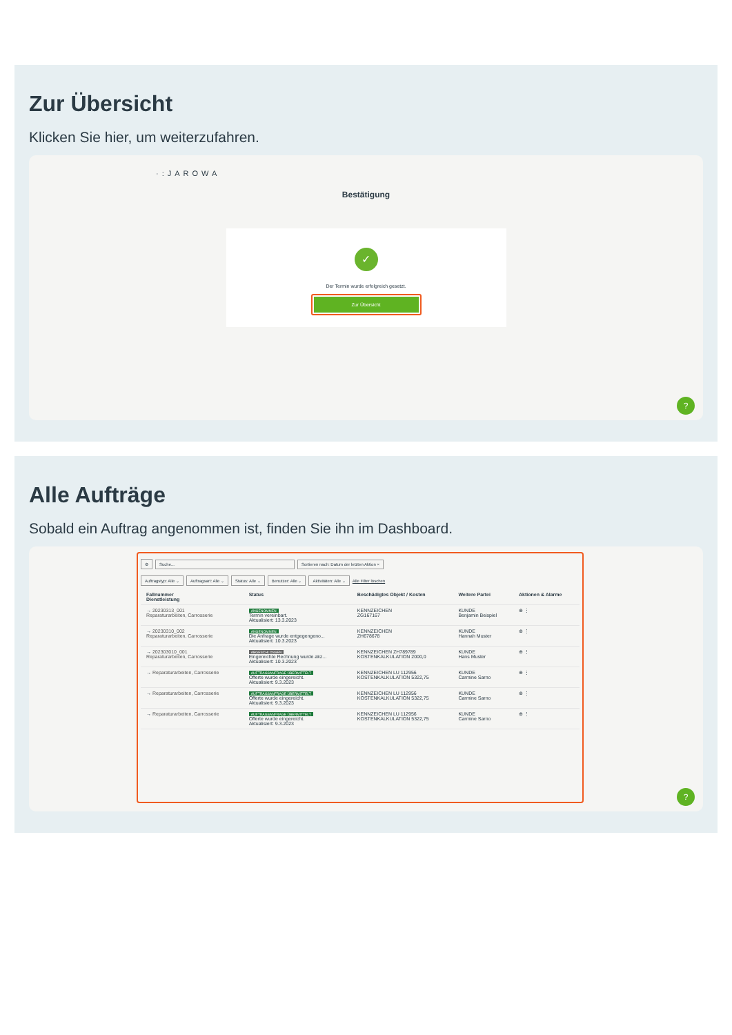Zur Übersicht
Klicken Sie hier, um weiterzufahren.
·:JAROWA
Bestätigung
✓
Der Termin wurde erfolgreich gesetzt.
Zur Übersicht
?
Alle Aufträge
Sobald ein Auftrag angenommen ist, finden Sie ihn im Dashboard.
⚙ Suche... Sortieren nach: Datum der letzten Aktion ×
Auftragstyp: Alle ⌄ Auftragsart: Alle ⌄ Status: Alle ⌄ Benutzer: Alle ⌄ Aktivitäten: Alle ⌄ Alle Filter löschen
| Fallnummer Dienstleistung | Status | Beschädigtes Objekt / Kosten | Weitere Partei | Aktionen & Alarme |
| --- | --- | --- | --- | --- |
| → 20230313_001 Reparaturarbeiten, Carrosserie | ANGENOMMEN Termin vereinbart. Aktualisiert: 13.3.2023 | KENNZEICHEN ZG167167 | KUNDE Benjamin Beispiel | ⊕ ⋮ |
| → 20230310_002 Reparaturarbeiten, Carrosserie | ANGENOMMEN Die Anfrage wurde entgegengeno... Aktualisiert: 10.3.2023 | KENNZEICHEN ZH678678 | KUNDE Hannah Muster | ⊕ ⋮ |
| → 202303010_001 Reparaturarbeiten, Carrosserie | ABGESCHLOSSEN Eingereichte Rechnung wurde akz... Aktualisiert: 10.3.2023 | KENNZEICHEN ZH789789 KOSTENKALKULATION 2000,0 | KUNDE Hans Muster | ⊕ ⋮ |
| → Reparaturarbeiten, Carrosserie | AUFTRAGSANFRAGE ÜBERMITTELT Offerte wurde eingereicht. Aktualisiert: 9.3.2023 | KENNZEICHEN LU 112956 KOSTENKALKULATION 5322,75 | KUNDE Carmine Sarno | ⊕ ⋮ |
| → Reparaturarbeiten, Carrosserie | AUFTRAGSANFRAGE ÜBERMITTELT Offerte wurde eingereicht. Aktualisiert: 9.3.2023 | KENNZEICHEN LU 112956 KOSTENKALKULATION 5322,75 | KUNDE Carmine Sarno | ⊕ ⋮ |
| → Reparaturarbeiten, Carrosserie | AUFTRAGSANFRAGE ÜBERMITTELT Offerte wurde eingereicht. Aktualisiert: 9.3.2023 | KENNZEICHEN LU 112956 KOSTENKALKULATION 5322,75 | KUNDE Carmine Sarno | ⊕ ⋮ |
?